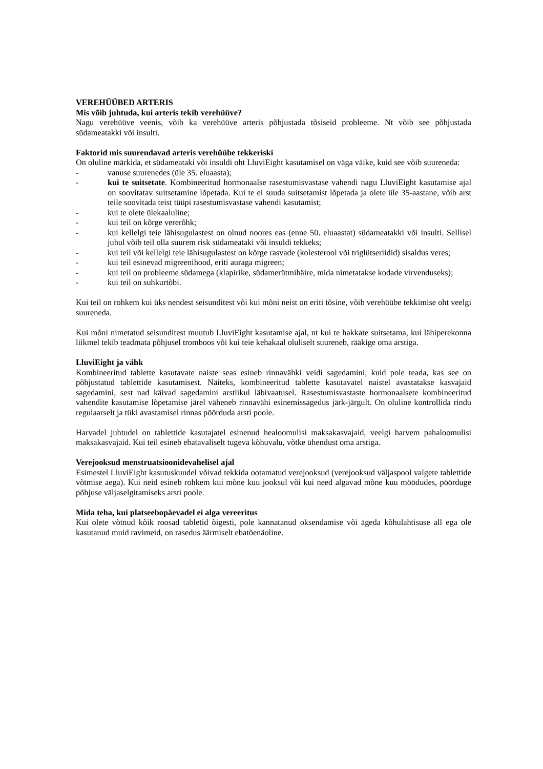VEREHÜÜBED ARTERIS
Mis võib juhtuda, kui arteris tekib verehüüve?
Nagu verehüüve veenis, võib ka verehüüve arteris põhjustada tõsiseid probleeme. Nt võib see põhjustada südameatakki või insulti.
Faktorid mis suurendavad arteris verehüübe tekkeriski
On oluline märkida, et südameataki või insuldi oht LluviEight kasutamisel on väga väike, kuid see võib suureneda:
- vanuse suurenedes (üle 35. eluaasta);
- kui te suitsetate. Kombineeritud hormonaalse rasestumisvastase vahendi nagu LluviEight kasutamise ajal on soovitatav suitsetamine lõpetada. Kui te ei suuda suitsetamist lõpetada ja olete üle 35-aastane, võib arst teile soovitada teist tüüpi rasestumisvastase vahendi kasutamist;
- kui te olete ülekaaluline;
- kui teil on kõrge vererõhk;
- kui kellelgi teie lähisugulastest on olnud noores eas (enne 50. eluaastat) südameatakki või insulti. Sellisel juhul võib teil olla suurem risk südameataki või insuldi tekkeks;
- kui teil või kellelgi teie lähisugulastest on kõrge rasvade (kolesterool või triglütseriidid) sisaldus veres;
- kui teil esinevad migreenihood, eriti auraga migreen;
- kui teil on probleeme südamega (klapirike, südamerütmihäire, mida nimetatakse kodade virvenduseks);
- kui teil on suhkurtõbi.
Kui teil on rohkem kui üks nendest seisunditest või kui mõni neist on eriti tõsine, võib verehüübe tekkimise oht veelgi suureneda.
Kui mõni nimetatud seisunditest muutub LluviEight kasutamise ajal, nt kui te hakkate suitsetama, kui lähiperekonna liikmel tekib teadmata põhjusel tromboos või kui teie kehakaal oluliselt suureneb, rääkige oma arstiga.
LluviEight ja vähk
Kombineeritud tablette kasutavate naiste seas esineb rinnavähki veidi sagedamini, kuid pole teada, kas see on põhjustatud tablettide kasutamisest. Näiteks, kombineeritud tablette kasutavatel naistel avastatakse kasvajaid sagedamini, sest nad käivad sagedamini arstlikul läbivaatusel. Rasestumisvastaste hormonaalsete kombineeritud vahendite kasutamise lõpetamise järel väheneb rinnavähi esinemissagedus järk-järgult. On oluline kontrollida rindu regulaarselt ja tüki avastamisel rinnas pöörduda arsti poole.
Harvadel juhtudel on tablettide kasutajatel esinenud healoomulisi maksakasvajaid, veelgi harvem pahaloomulisi maksakasvajaid. Kui teil esineb ebatavaliselt tugeva kõhuvalu, võtke ühendust oma arstiga.
Verejooksud menstruatsioonidevahelisel ajal
Esimestel LluviEight kasutuskuudel võivad tekkida ootamatud verejooksud (verejooksud väljaspool valgete tablettide võtmise aega). Kui neid esineb rohkem kui mõne kuu jooksul või kui need algavad mõne kuu möödudes, pöörduge põhjuse väljaselgitamiseks arsti poole.
Mida teha, kui platseebopäevadel ei alga vereeritus
Kui olete võtnud kõik roosad tabletid õigesti, pole kannatanud oksendamise või ägeda kõhulahtisuse all ega ole kasutanud muid ravimeid, on rasedus äärmiselt ebatõenäoline.